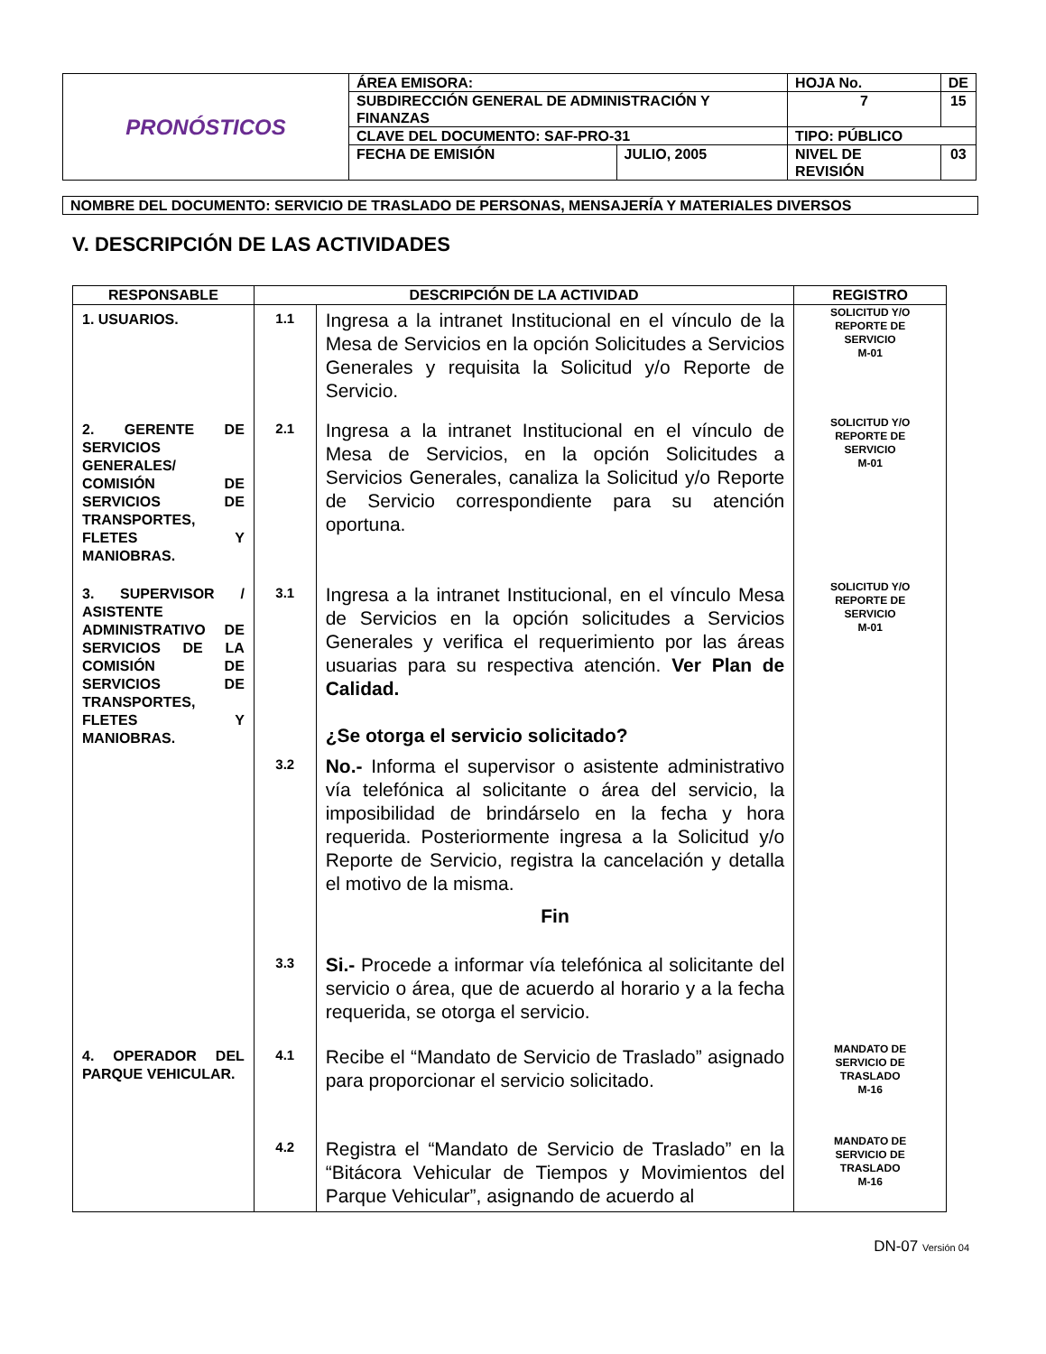| PRONÓSTICOS | ÁREA EMISORA: | | HOJA No. | | DE |
| | SUBDIRECCIÓN GENERAL DE ADMINISTRACIÓN Y FINANZAS | | 7 | | 15 |
| | CLAVE DEL DOCUMENTO: SAF-PRO-31 | | TIPO: PÚBLICO | | |
| | FECHA DE EMISIÓN | JULIO, 2005 | NIVEL DE REVISIÓN | 03 | |
NOMBRE DEL DOCUMENTO: SERVICIO DE TRASLADO DE PERSONAS, MENSAJERÍA Y MATERIALES DIVERSOS
V. DESCRIPCIÓN DE LAS ACTIVIDADES
| RESPONSABLE | DESCRIPCIÓN DE LA ACTIVIDAD | | REGISTRO |
| --- | --- | --- | --- |
| 1. USUARIOS. | 1.1 | Ingresa a la intranet Institucional en el vínculo de la Mesa de Servicios en la opción Solicitudes a Servicios Generales y requisita la Solicitud y/o Reporte de Servicio. | SOLICITUD Y/O REPORTE DE SERVICIO M-01 |
| 2. GERENTE DE SERVICIOS GENERALES/ COMISIÓN DE SERVICIOS DE TRANSPORTES, FLETES Y MANIOBRAS. | 2.1 | Ingresa a la intranet Institucional en el vínculo de Mesa de Servicios, en la opción Solicitudes a Servicios Generales, canaliza la Solicitud y/o Reporte de Servicio correspondiente para su atención oportuna. | SOLICITUD Y/O REPORTE DE SERVICIO M-01 |
| 3. SUPERVISOR / ASISTENTE ADMINISTRATIVO DE SERVICIOS DE LA COMISIÓN DE SERVICIOS DE TRANSPORTES, FLETES Y MANIOBRAS. | 3.1 | Ingresa a la intranet Institucional, en el vínculo Mesa de Servicios en la opción solicitudes a Servicios Generales y verifica el requerimiento por las áreas usuarias para su respectiva atención. Ver Plan de Calidad. ¿Se otorga el servicio solicitado? | SOLICITUD Y/O REPORTE DE SERVICIO M-01 |
| | 3.2 | No.- Informa el supervisor o asistente administrativo vía telefónica al solicitante o área del servicio, la imposibilidad de brindárselo en la fecha y hora requerida. Posteriormente ingresa a la Solicitud y/o Reporte de Servicio, registra la cancelación y detalla el motivo de la misma. Fin | |
| | 3.3 | Si.- Procede a informar vía telefónica al solicitante del servicio o área, que de acuerdo al horario y a la fecha requerida, se otorga el servicio. | |
| 4. OPERADOR DEL PARQUE VEHICULAR. | 4.1 | Recibe el “Mandato de Servicio de Traslado” asignado para proporcionar el servicio solicitado. | MANDATO DE SERVICIO DE TRASLADO M-16 |
| | 4.2 | Registra el “Mandato de Servicio de Traslado” en la “Bitácora Vehicular de Tiempos y Movimientos del Parque Vehicular”, asignando de acuerdo al | MANDATO DE SERVICIO DE TRASLADO M-16 |
DN-07 Versión 04